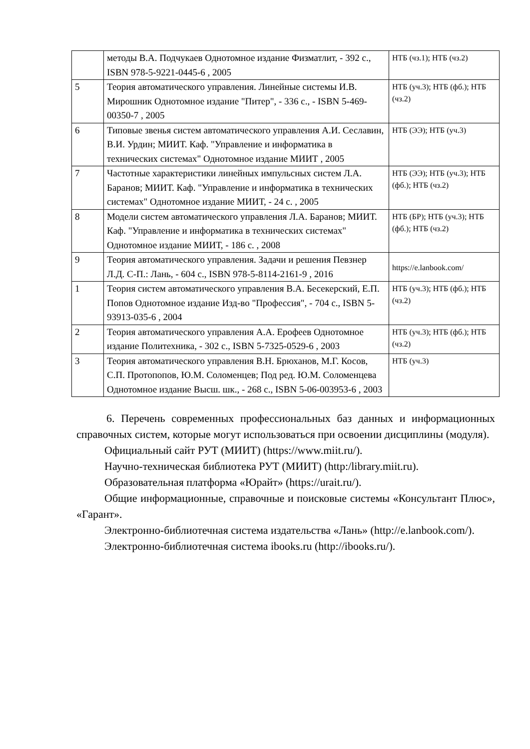| | методы В.А. Подчукаев Однотомное издание Физматлит, - 392 с., ISBN 978-5-9221-0445-6 , 2005 | НТБ (чз.1); НТБ (чз.2) |
| 5 | Теория автоматического управления. Линейные системы И.В. Мирошник Однотомное издание "Питер", - 336 с., - ISBN 5-469-00350-7 , 2005 | НТБ (уч.3); НТБ (фб.); НТБ (чз.2) |
| 6 | Типовые звенья систем автоматического управления А.И. Сеславин, В.И. Урдин; МИИТ. Каф. "Управление и информатика в технических системах" Однотомное издание МИИТ , 2005 | НТБ (ЭЭ); НТБ (уч.3) |
| 7 | Частотные характеристики линейных импульсных систем Л.А. Баранов; МИИТ. Каф. "Управление и информатика в технических системах" Однотомное издание МИИТ, - 24 с. , 2005 | НТБ (ЭЭ); НТБ (уч.3); НТБ (фб.); НТБ (чз.2) |
| 8 | Модели систем автоматического управления Л.А. Баранов; МИИТ. Каф. "Управление и информатика в технических системах" Однотомное издание МИИТ, - 186 с. , 2008 | НТБ (БР); НТБ (уч.3); НТБ (фб.); НТБ (чз.2) |
| 9 | Теория автоматического управления. Задачи и решения Певзнер Л.Д. С-П.: Лань, - 604 с., ISBN 978-5-8114-2161-9 , 2016 | https://e.lanbook.com/ |
| 1 | Теория систем автоматического управления В.А. Бесекерский, Е.П. Попов Однотомное издание Изд-во "Профессия", - 704 с., ISBN 5-93913-035-6 , 2004 | НТБ (уч.3); НТБ (фб.); НТБ (чз.2) |
| 2 | Теория автоматического управления А.А. Ерофеев Однотомное издание Политехника, - 302 с., ISBN 5-7325-0529-6 , 2003 | НТБ (уч.3); НТБ (фб.); НТБ (чз.2) |
| 3 | Теория автоматического управления В.Н. Брюханов, М.Г. Косов, С.П. Протопопов, Ю.М. Соломенцев; Под ред. Ю.М. Соломенцева Однотомное издание Высш. шк., - 268 с., ISBN 5-06-003953-6 , 2003 | НТБ (уч.3) |
6. Перечень современных профессиональных баз данных и информационных справочных систем, которые могут использоваться при освоении дисциплины (модуля).
Официальный сайт РУТ (МИИТ) (https://www.miit.ru/).
Научно-техническая библиотека РУТ (МИИТ) (http:/library.miit.ru).
Образовательная платформа «Юрайт» (https://urait.ru/).
Общие информационные, справочные и поисковые системы «Консультант Плюс», «Гарант».
Электронно-библиотечная система издательства «Лань» (http://e.lanbook.com/).
Электронно-библиотечная система ibooks.ru (http://ibooks.ru/).